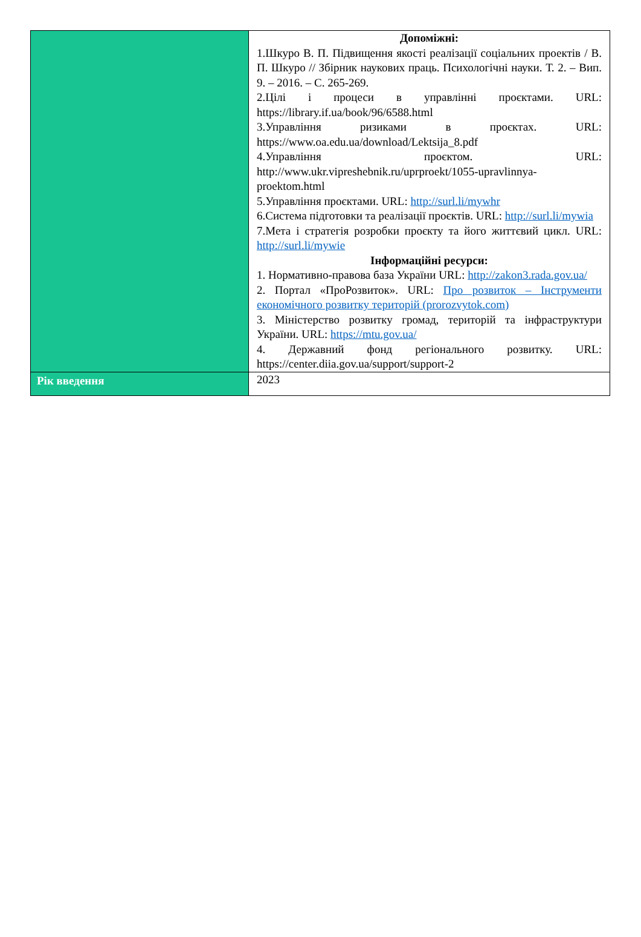| | Допоміжні: 1.Шкуро В. П. Підвищення якості реалізації соціальних проектів / В. П. Шкуро // Збірник наукових праць. Психологічні науки. Т. 2. – Вип. 9. – 2016. – С. 265-269. 2.Цілі і процеси в управлінні проєктами. URL: https://library.if.ua/book/96/6588.html 3.Управління ризиками в проєктах. URL: https://www.oa.edu.ua/download/Lektsija_8.pdf 4.Управління проєктом. URL: http://www.ukr.vipreshebnik.ru/uprproekt/1055-upravlinnya-proektom.html 5.Управління проєктами. URL: http://surl.li/mywhr 6.Система підготовки та реалізації проєктів. URL: http://surl.li/mywia 7.Мета і стратегія розробки проєкту та його життєвий цикл. URL: http://surl.li/mywie Інформаційні ресурси: 1. Нормативно-правова база України URL: http://zakon3.rada.gov.ua/ 2. Портал «ПроРозвиток». URL: Про розвиток – Інструменти економічного розвитку територій (prorozvytok.com) 3. Міністерство розвитку громад, територій та інфраструктури України. URL: https://mtu.gov.ua/ 4. Державний фонд регіонального розвитку. URL: https://center.diia.gov.ua/support/support-2 |
| Рік введення | 2023 |